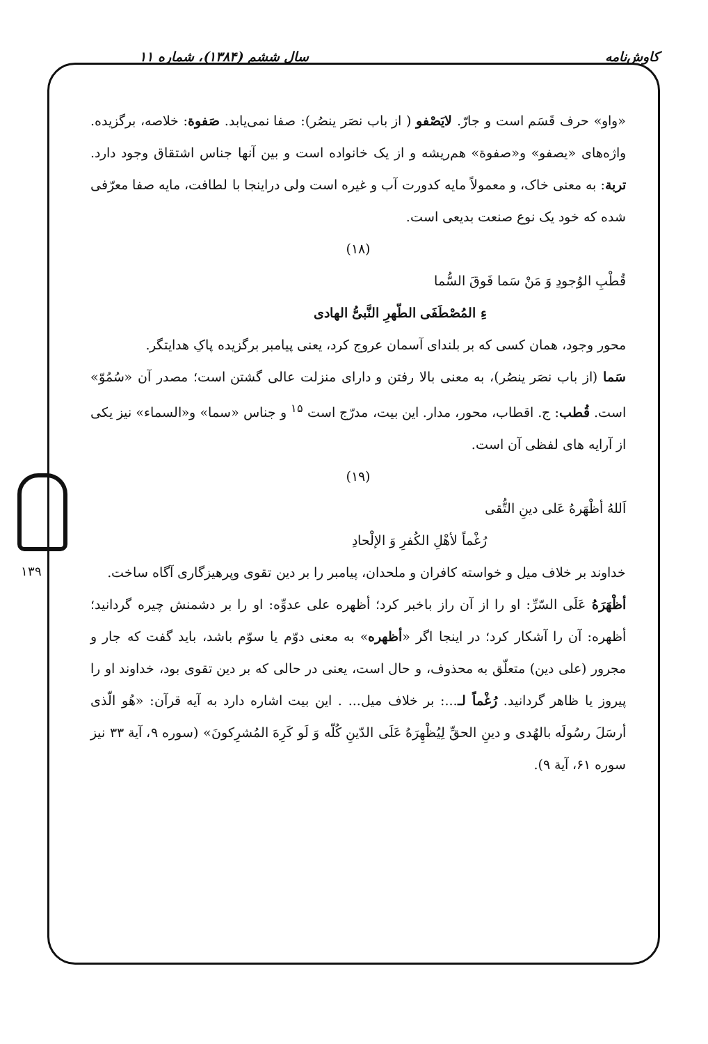کاوش‌نامه سال ششم (۱۳۸۴)، شماره ۱۱
۱۳۹
«واو» حرف قَسَم است و جارّ. لایَصْفو ( از باب نصَر ینصُر): صفا نمی‌یابد. صَفوة: خلاصه، برگزیده. واژه‌های «یصفو» و«صفوة» هم‌ریشه و از یک خانواده است و بین آنها جناس اشتقاق وجود دارد. تربة: به معنی خاک، و معمولاً مایه کدورت آب و غیره است ولی دراینجا با لطافت، مایه صفا معرّفی شده که خود یک نوع صنعت بدیعی است.
(۱۸)
قُطْبِ الوُجودِ وَ مَنْ سَما فَوقَ السُّما
ءِ المُصْطَفَی الطّهرِ النَّبیُّ الهادی
محور وجود، همان کسی که بر بلندای آسمان عروج کرد، یعنی پیامبر برگزیده پاکِ هدایتگر.
سَما (از باب نصَر ینصُر)، به معنی بالا رفتن و دارای منزلت عالی گشتن است؛ مصدر آن «سُمُوّ» است. قُطب: ج. اقطاب، محور، مدار. این بیت، مدرّج است <sup>۱۵</sup> و جناس «سما» و«السماء» نیز یکی از آرایه های لفظی آن است.
(۱۹)
اَللهُ أظْهَرهُ عَلی دینِ التُّقی
رُغْماً لأهْلِ الکُفرِ وَ الإلْحادِ
خداوند بر خلاف میل و خواسته کافران و ملحدان، پیامبر را بر دین تقوی وپرهیزگاری آگاه ساخت.
أظْهَرَهُ عَلَی السّرِّ: او را از آن راز باخبر کرد؛ أظهره علی عدوِّه: او را بر دشمنش چیره گردانید؛ أظهره: آن را آشکار کرد؛ در اینجا اگر «أظهره» به معنی دوّم یا سوّم باشد، باید گفت که جار و مجرور (علی دین) متعلّق به محذوف، و حال است، یعنی در حالی که بر دین تقوی بود، خداوند او را پیروز یا ظاهر گردانید. رُغْماً لـ...: بر خلاف میل... . این بیت اشاره دارد به آیه قرآن: «هُو الّذی أرسَلَ رسُولَه بالهُدی و دینِ الحقِّ لِیُظْهِرَهُ عَلَی الدّینِ کُلّه وَ لَو کَرِهَ المُشرِکونَ» (سوره ۹، آیة ۳۳ نیز سوره ۶۱، آیة ۹).